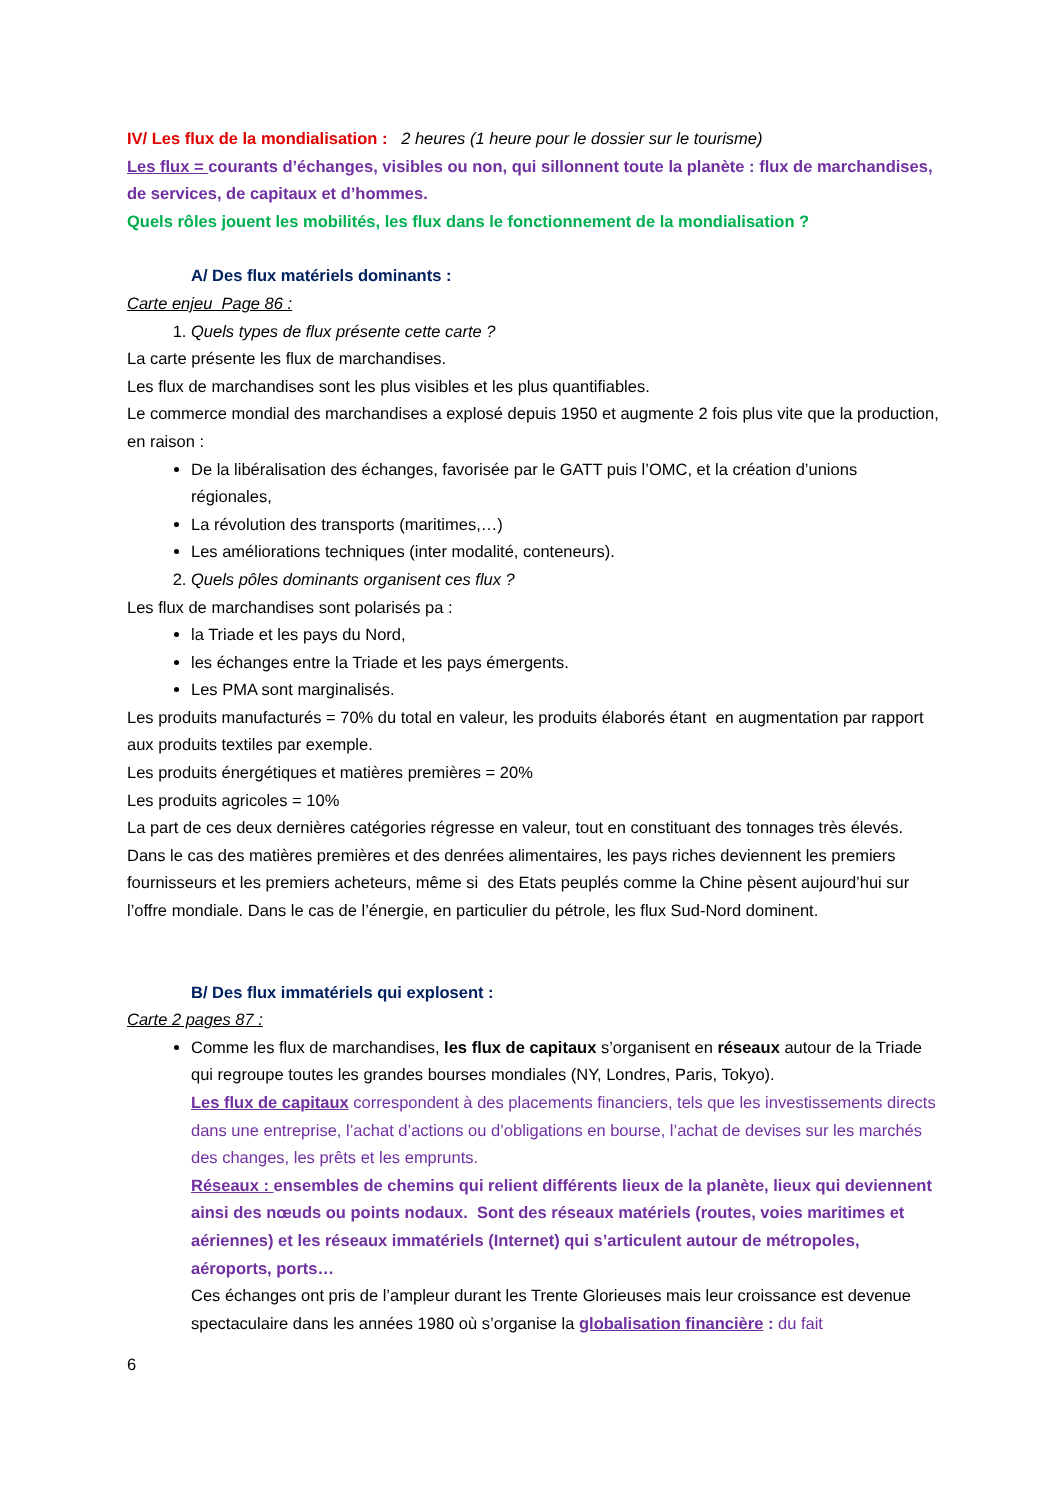IV/ Les flux de la mondialisation : 2 heures (1 heure pour le dossier sur le tourisme)
Les flux = courants d’échanges, visibles ou non, qui sillonnent toute la planète : flux de marchandises, de services, de capitaux et d’hommes.
Quels rôles jouent les mobilités, les flux dans le fonctionnement de la mondialisation ?
A/ Des flux matériels dominants :
Carte enjeu Page 86 :
1. Quels types de flux présente cette carte ?
La carte présente les flux de marchandises.
Les flux de marchandises sont les plus visibles et les plus quantifiables.
Le commerce mondial des marchandises a explosé depuis 1950 et augmente 2 fois plus vite que la production, en raison :
De la libéralisation des échanges, favorisée par le GATT puis l’OMC, et la création d’unions régionales,
La révolution des transports (maritimes,…)
Les améliorations techniques (inter modalité, conteneurs).
2. Quels pôles dominants organisent ces flux ?
Les flux de marchandises sont polarisés pa :
la Triade et les pays du Nord,
les échanges entre la Triade et les pays émergents.
Les PMA sont marginalisés.
Les produits manufacturés = 70% du total en valeur, les produits élaborés étant en augmentation par rapport aux produits textiles par exemple.
Les produits énergétiques et matières premières = 20%
Les produits agricoles = 10%
La part de ces deux dernières catégories régresse en valeur, tout en constituant des tonnages très élevés. Dans le cas des matières premières et des denrées alimentaires, les pays riches deviennent les premiers fournisseurs et les premiers acheteurs, même si des Etats peuplés comme la Chine pèsent aujourd’hui sur l’offre mondiale. Dans le cas de l’énergie, en particulier du pétrole, les flux Sud-Nord dominent.
B/ Des flux immatériels qui explosent :
Carte 2 pages 87 :
Comme les flux de marchandises, les flux de capitaux s’organisent en réseaux autour de la Triade qui regroupe toutes les grandes bourses mondiales (NY, Londres, Paris, Tokyo).
Les flux de capitaux correspondent à des placements financiers, tels que les investissements directs dans une entreprise, l’achat d’actions ou d’obligations en bourse, l’achat de devises sur les marchés des changes, les prêts et les emprunts.
Réseaux : ensembles de chemins qui relient différents lieux de la planète, lieux qui deviennent ainsi des nœuds ou points nodaux. Sont des réseaux matériels (routes, voies maritimes et aériennes) et les réseaux immatériels (Internet) qui s’articulent autour de métropoles, aéroports, ports…
Ces échanges ont pris de l’ampleur durant les Trente Glorieuses mais leur croissance est devenue spectaculaire dans les années 1980 où s’organise la globalisation financière : du fait
6